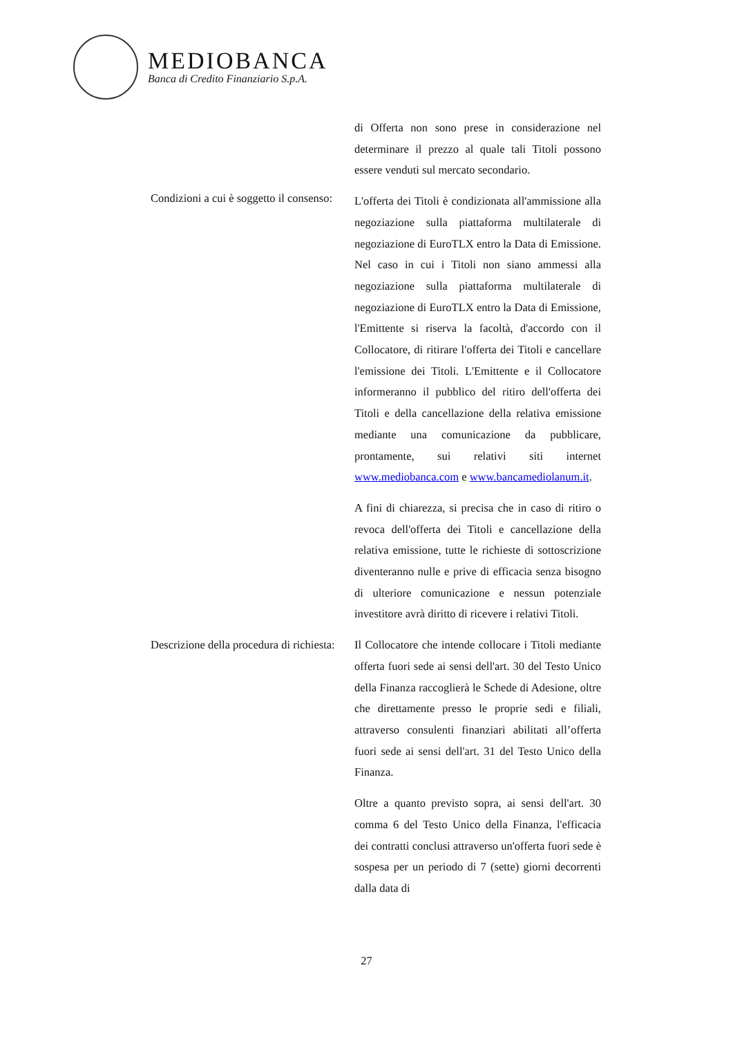MEDIOBANCA
Banca di Credito Finanziario S.p.A.
di Offerta non sono prese in considerazione nel determinare il prezzo al quale tali Titoli possono essere venduti sul mercato secondario.
Condizioni a cui è soggetto il consenso:
L'offerta dei Titoli è condizionata all'ammissione alla negoziazione sulla piattaforma multilaterale di negoziazione di EuroTLX entro la Data di Emissione. Nel caso in cui i Titoli non siano ammessi alla negoziazione sulla piattaforma multilaterale di negoziazione di EuroTLX entro la Data di Emissione, l'Emittente si riserva la facoltà, d'accordo con il Collocatore, di ritirare l'offerta dei Titoli e cancellare l'emissione dei Titoli. L'Emittente e il Collocatore informeranno il pubblico del ritiro dell'offerta dei Titoli e della cancellazione della relativa emissione mediante una comunicazione da pubblicare, prontamente, sui relativi siti internet www.mediobanca.com e www.bancamediolanum.it.
A fini di chiarezza, si precisa che in caso di ritiro o revoca dell'offerta dei Titoli e cancellazione della relativa emissione, tutte le richieste di sottoscrizione diventeranno nulle e prive di efficacia senza bisogno di ulteriore comunicazione e nessun potenziale investitore avrà diritto di ricevere i relativi Titoli.
Descrizione della procedura di richiesta:
Il Collocatore che intende collocare i Titoli mediante offerta fuori sede ai sensi dell'art. 30 del Testo Unico della Finanza raccoglierà le Schede di Adesione, oltre che direttamente presso le proprie sedi e filiali, attraverso consulenti finanziari abilitati all’offerta fuori sede ai sensi dell'art. 31 del Testo Unico della Finanza.
Oltre a quanto previsto sopra, ai sensi dell'art. 30 comma 6 del Testo Unico della Finanza, l'efficacia dei contratti conclusi attraverso un'offerta fuori sede è sospesa per un periodo di 7 (sette) giorni decorrenti dalla data di
27